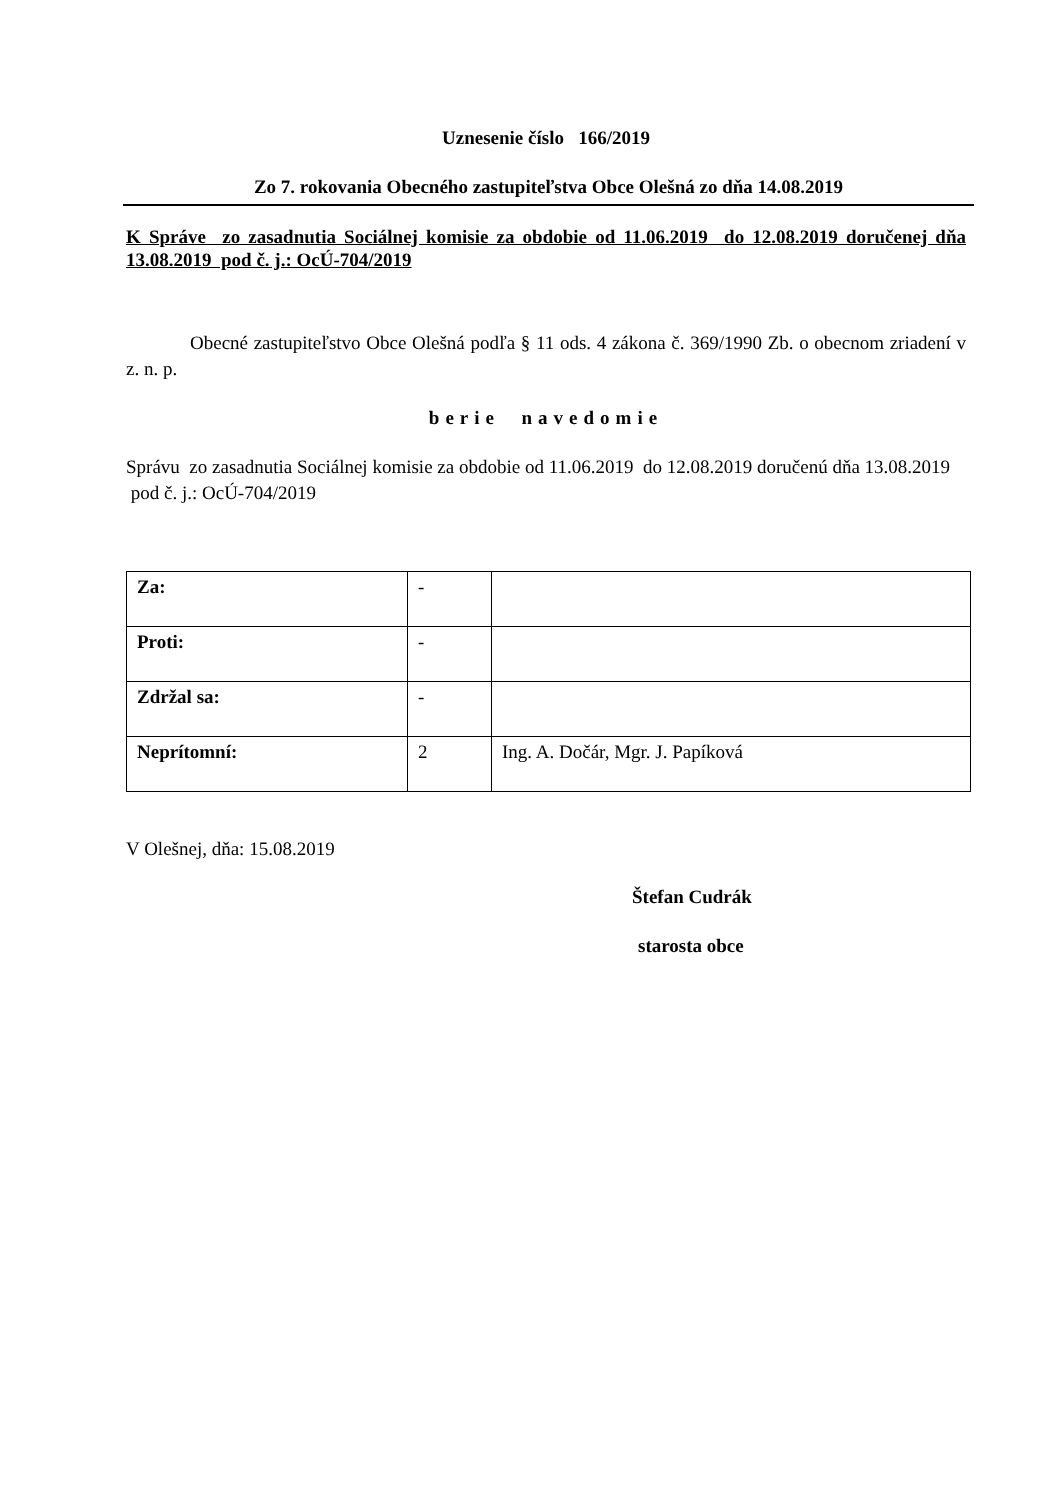Uznesenie číslo 166/2019
Zo 7. rokovania Obecného zastupiteľstva Obce Olešná zo dňa 14.08.2019
K Správe zo zasadnutia Sociálnej komisie za obdobie od 11.06.2019 do 12.08.2019 doručenej dňa 13.08.2019 pod č. j.: OcÚ-704/2019
Obecné zastupiteľstvo Obce Olešná podľa § 11 ods. 4 zákona č. 369/1990 Zb. o obecnom zriadení v z. n. p.
berie navedomie
Správu zo zasadnutia Sociálnej komisie za obdobie od 11.06.2019 do 12.08.2019 doručenú dňa 13.08.2019 pod č. j.: OcÚ-704/2019
| Za: | - | |
| Proti: | - | |
| Zdržal sa: | - | |
| Neprítomní: | 2 | Ing. A. Dočár, Mgr. J. Papíková |
V Olešnej, dňa: 15.08.2019
Štefan Cudrák
starosta obce